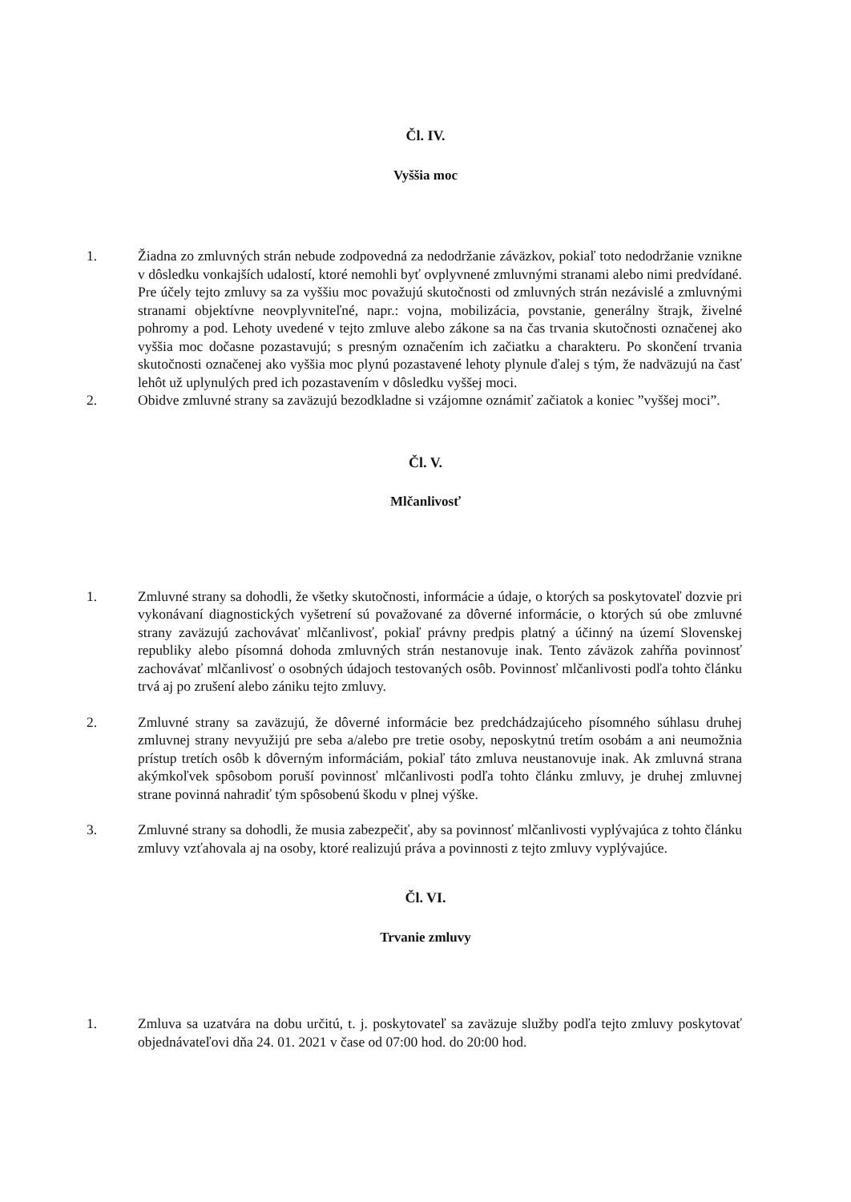Čl. IV.
Vyššia moc
1. Žiadna zo zmluvných strán nebude zodpovedná za nedodržanie záväzkov, pokiaľ toto nedodržanie vznikne v dôsledku vonkajších udalostí, ktoré nemohli byť ovplyvnené zmluvnými stranami alebo nimi predvídané. Pre účely tejto zmluvy sa za vyššiu moc považujú skutočnosti od zmluvných strán nezávislé a zmluvnými stranami objektívne neovplyvniteľné, napr.: vojna, mobilizácia, povstanie, generálny štrajk, živelné pohromy a pod. Lehoty uvedené v tejto zmluve alebo zákone sa na čas trvania skutočnosti označenej ako vyššia moc dočasne pozastavujú; s presným označením ich začiatku a charakteru. Po skončení trvania skutočnosti označenej ako vyššia moc plynú pozastavené lehoty plynule ďalej s tým, že nadväzujú na časť lehôt už uplynulých pred ich pozastavením v dôsledku vyššej moci.
2. Obidve zmluvné strany sa zaväzujú bezodkladne si vzájomne oznámiť začiatok a koniec ”vyššej moci”.
Čl. V.
Mlčanlivosť
1. Zmluvné strany sa dohodli, že všetky skutočnosti, informácie a údaje, o ktorých sa poskytovateľ dozvie pri vykonávaní diagnostických vyšetrení sú považované za dôverné informácie, o ktorých sú obe zmluvné strany zaväzujú zachovávať mlčanlivosť, pokiaľ právny predpis platný a účinný na území Slovenskej republiky alebo písomná dohoda zmluvných strán nestanovuje inak. Tento záväzok zahŕňa povinnosť zachovávať mlčanlivosť o osobných údajoch testovaných osôb. Povinnosť mlčanlivosti podľa tohto článku trvá aj po zrušení alebo zániku tejto zmluvy.
2. Zmluvné strany sa zaväzujú, že dôverné informácie bez predchádzajúceho písomného súhlasu druhej zmluvnej strany nevyužijú pre seba a/alebo pre tretie osoby, neposkytnú tretím osobám a ani neumožnia prístup tretích osôb k dôverným informáciám, pokiaľ táto zmluva neustanovuje inak. Ak zmluvná strana akýmkoľvek spôsobom poruší povinnosť mlčanlivosti podľa tohto článku zmluvy, je druhej zmluvnej strane povinná nahradiť tým spôsobenú škodu v plnej výške.
3. Zmluvné strany sa dohodli, že musia zabezpečiť, aby sa povinnosť mlčanlivosti vyplývajúca z tohto článku zmluvy vzťahovala aj na osoby, ktoré realizujú práva a povinnosti z tejto zmluvy vyplývajúce.
Čl. VI.
Trvanie zmluvy
1. Zmluva sa uzatvára na dobu určitú, t. j. poskytovateľ sa zaväzuje služby podľa tejto zmluvy poskytovať objednávateľovi dňa 24. 01. 2021 v čase od 07:00 hod. do 20:00 hod.